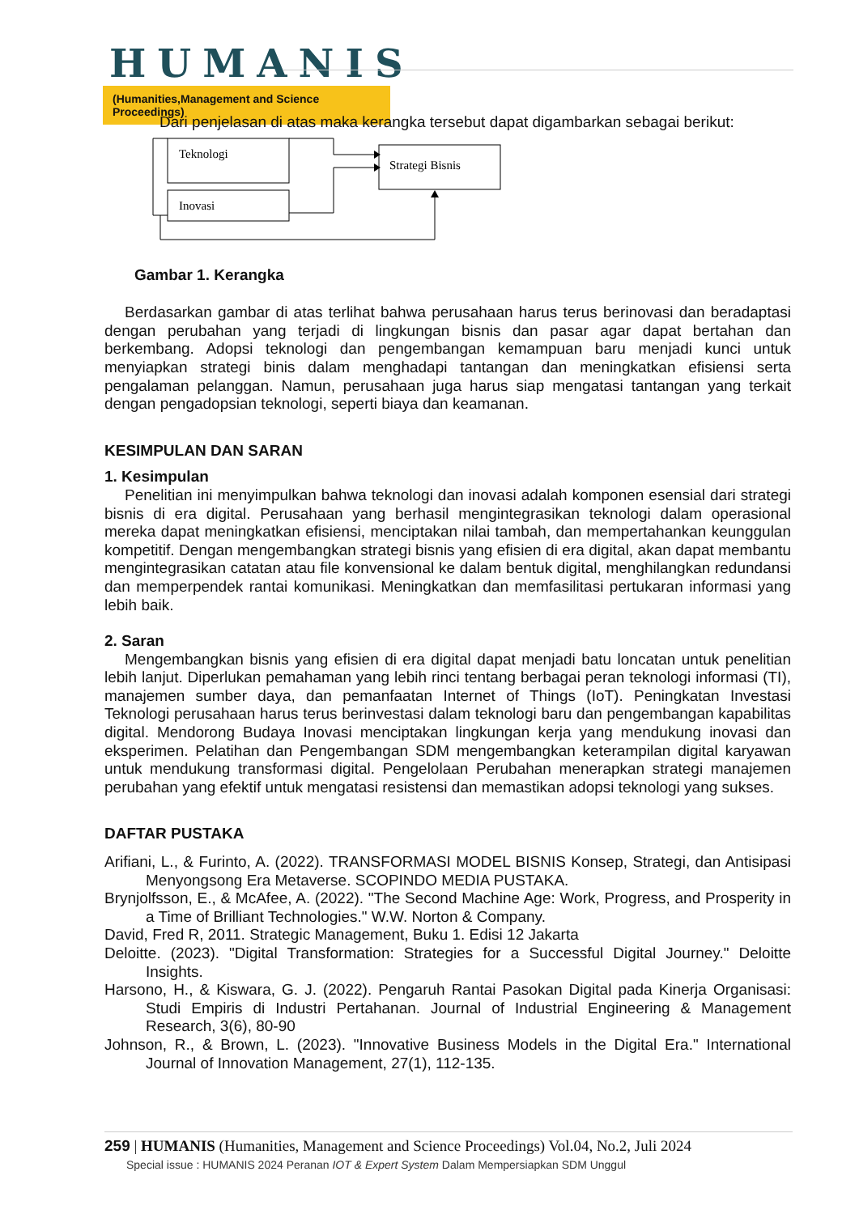HUMANIS
(Humanities,Management and Science Proceedings)
Dari penjelasan di atas maka kerangka tersebut dapat digambarkan sebagai berikut:
Teknologi
Inovasi
Strategi Bisnis
Gambar 1. Kerangka
Berdasarkan gambar di atas terlihat bahwa perusahaan harus terus berinovasi dan beradaptasi dengan perubahan yang terjadi di lingkungan bisnis dan pasar agar dapat bertahan dan berkembang. Adopsi teknologi dan pengembangan kemampuan baru menjadi kunci untuk menyiapkan strategi binis dalam menghadapi tantangan dan meningkatkan efisiensi serta pengalaman pelanggan. Namun, perusahaan juga harus siap mengatasi tantangan yang terkait dengan pengadopsian teknologi, seperti biaya dan keamanan.
KESIMPULAN DAN SARAN
1. Kesimpulan
Penelitian ini menyimpulkan bahwa teknologi dan inovasi adalah komponen esensial dari strategi bisnis di era digital. Perusahaan yang berhasil mengintegrasikan teknologi dalam operasional mereka dapat meningkatkan efisiensi, menciptakan nilai tambah, dan mempertahankan keunggulan kompetitif. Dengan mengembangkan strategi bisnis yang efisien di era digital, akan dapat membantu mengintegrasikan catatan atau file konvensional ke dalam bentuk digital, menghilangkan redundansi dan memperpendek rantai komunikasi. Meningkatkan dan memfasilitasi pertukaran informasi yang lebih baik.
2. Saran
Mengembangkan bisnis yang efisien di era digital dapat menjadi batu loncatan untuk penelitian lebih lanjut. Diperlukan pemahaman yang lebih rinci tentang berbagai peran teknologi informasi (TI), manajemen sumber daya, dan pemanfaatan Internet of Things (IoT). Peningkatan Investasi Teknologi perusahaan harus terus berinvestasi dalam teknologi baru dan pengembangan kapabilitas digital. Mendorong Budaya Inovasi menciptakan lingkungan kerja yang mendukung inovasi dan eksperimen. Pelatihan dan Pengembangan SDM mengembangkan keterampilan digital karyawan untuk mendukung transformasi digital. Pengelolaan Perubahan menerapkan strategi manajemen perubahan yang efektif untuk mengatasi resistensi dan memastikan adopsi teknologi yang sukses.
DAFTAR PUSTAKA
Arifiani, L., & Furinto, A. (2022). TRANSFORMASI MODEL BISNIS Konsep, Strategi, dan Antisipasi Menyongsong Era Metaverse. SCOPINDO MEDIA PUSTAKA.
Brynjolfsson, E., & McAfee, A. (2022). "The Second Machine Age: Work, Progress, and Prosperity in a Time of Brilliant Technologies." W.W. Norton & Company.
David, Fred R, 2011. Strategic Management, Buku 1. Edisi 12 Jakarta
Deloitte. (2023). "Digital Transformation: Strategies for a Successful Digital Journey." Deloitte Insights.
Harsono, H., & Kiswara, G. J. (2022). Pengaruh Rantai Pasokan Digital pada Kinerja Organisasi: Studi Empiris di Industri Pertahanan. Journal of Industrial Engineering & Management Research, 3(6), 80-90
Johnson, R., & Brown, L. (2023). "Innovative Business Models in the Digital Era." International Journal of Innovation Management, 27(1), 112-135.
259 | HUMANIS (Humanities, Management and Science Proceedings) Vol.04, No.2, Juli 2024
Special issue : HUMANIS 2024 Peranan IOT & Expert System Dalam Mempersiapkan SDM Unggul